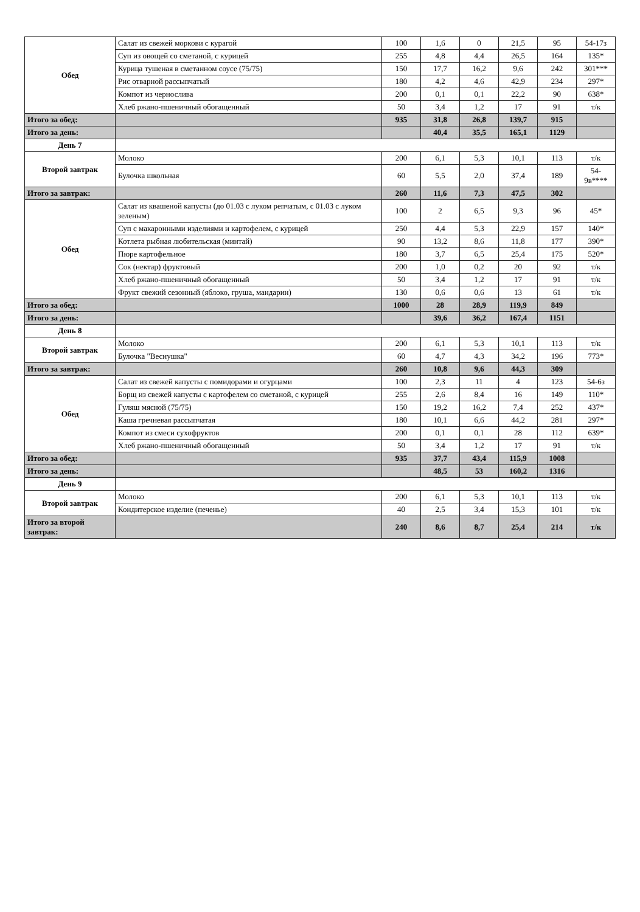| Обед | Салат из свежей моркови с курагой | 100 | 1,6 | 0 | 21,5 | 95 | 54-17з |
| | Суп из овощей со сметаной, с курицей | 255 | 4,8 | 4,4 | 26,5 | 164 | 135* |
| | Курица тушеная в сметанном соусе (75/75) | 150 | 17,7 | 16,2 | 9,6 | 242 | 301*** |
| | Рис отварной рассыпчатый | 180 | 4,2 | 4,6 | 42,9 | 234 | 297* |
| | Компот из чернослива | 200 | 0,1 | 0,1 | 22,2 | 90 | 638* |
| | Хлеб ржано-пшеничный обогащенный | 50 | 3,4 | 1,2 | 17 | 91 | т/к |
| Итого за обед: | | 935 | 31,8 | 26,8 | 139,7 | 915 | |
| Итого за день: | | | 40,4 | 35,5 | 165,1 | 1129 | |
| День 7 | | | | | | | |
| Второй завтрак | Молоко | 200 | 6,1 | 5,3 | 10,1 | 113 | т/к |
| | Булочка школьная | 60 | 5,5 | 2,0 | 37,4 | 189 | 54-9в**** |
| Итого за завтрак: | | 260 | 11,6 | 7,3 | 47,5 | 302 | |
| Обед | Салат из квашеной капусты (до 01.03 с луком репчатым, с 01.03 с луком зеленым) | 100 | 2 | 6,5 | 9,3 | 96 | 45* |
| | Суп с макаронными изделиями и картофелем, с курицей | 250 | 4,4 | 5,3 | 22,9 | 157 | 140* |
| | Котлета рыбная любительская (минтай) | 90 | 13,2 | 8,6 | 11,8 | 177 | 390* |
| | Пюре картофельное | 180 | 3,7 | 6,5 | 25,4 | 175 | 520* |
| | Сок (нектар) фруктовый | 200 | 1,0 | 0,2 | 20 | 92 | т/к |
| | Хлеб ржано-пшеничный обогащенный | 50 | 3,4 | 1,2 | 17 | 91 | т/к |
| | Фрукт свежий сезонный (яблоко, груша, мандарин) | 130 | 0,6 | 0,6 | 13 | 61 | т/к |
| Итого за обед: | | 1000 | 28 | 28,9 | 119,9 | 849 | |
| Итого за день: | | | 39,6 | 36,2 | 167,4 | 1151 | |
| День 8 | | | | | | | |
| Второй завтрак | Молоко | 200 | 6,1 | 5,3 | 10,1 | 113 | т/к |
| | Булочка "Веснушка" | 60 | 4,7 | 4,3 | 34,2 | 196 | 773* |
| Итого за завтрак: | | 260 | 10,8 | 9,6 | 44,3 | 309 | |
| Обед | Салат из свежей капусты с помидорами и огурцами | 100 | 2,3 | 11 | 4 | 123 | 54-6з |
| | Борщ из свежей капусты с картофелем со сметаной, с курицей | 255 | 2,6 | 8,4 | 16 | 149 | 110* |
| | Гуляш мясной (75/75) | 150 | 19,2 | 16,2 | 7,4 | 252 | 437* |
| | Каша гречневая рассыпчатая | 180 | 10,1 | 6,6 | 44,2 | 281 | 297* |
| | Компот из смеси сухофруктов | 200 | 0,1 | 0,1 | 28 | 112 | 639* |
| | Хлеб ржано-пшеничный обогащенный | 50 | 3,4 | 1,2 | 17 | 91 | т/к |
| Итого за обед: | | 935 | 37,7 | 43,4 | 115,9 | 1008 | |
| Итого за день: | | | 48,5 | 53 | 160,2 | 1316 | |
| День 9 | | | | | | | |
| Второй завтрак | Молоко | 200 | 6,1 | 5,3 | 10,1 | 113 | т/к |
| | Кондитерское изделие (печенье) | 40 | 2,5 | 3,4 | 15,3 | 101 | т/к |
| Итого за второй завтрак: | | 240 | 8,6 | 8,7 | 25,4 | 214 | т/к |